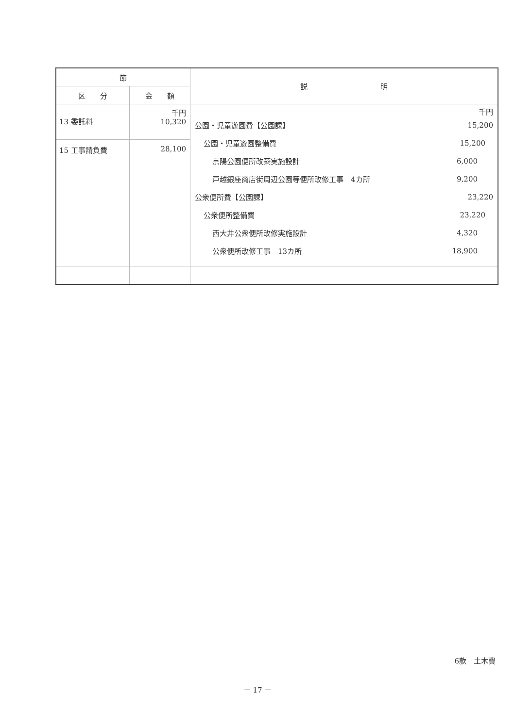| 節 | | 説 明 |
| --- | --- | --- |
| 区 分 | 金 額 | |
| 13 委託料 | 千円 10,320 | 千円 公園・児童遊園費【公園課】 15,200 公園・児童遊園整備費 15,200 京陽公園便所改築実施設計 6,000 戸越銀座商店街周辺公園等便所改修工事 4カ所 9,200 公衆便所費【公園課】 23,220 公衆便所整備費 23,220 西大井公衆便所改修実施設計 4,320 公衆便所改修工事 13カ所 18,900 |
| 15 工事請負費 | 28,100 | |
6款　土木費
－ 17 －